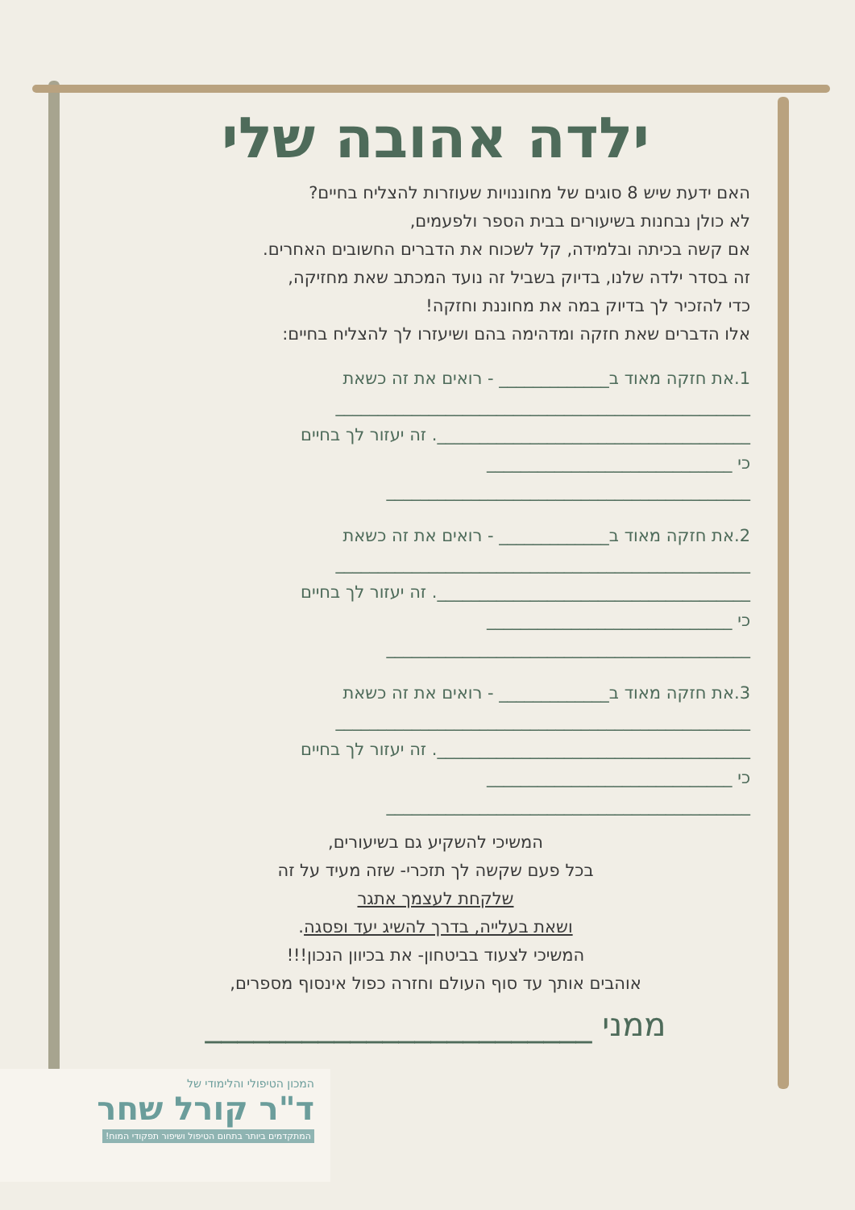ילדה אהובה שלי
האם ידעת שיש 8 סוגים של מחוננויות שעוזרות להצליח בחיים?
לא כולן נבחנות בשיעורים בבית הספר ולפעמים,
אם קשה בכיתה ובלמידה, קל לשכוח את הדברים החשובים האחרים.
זה בסדר ילדה שלנו, בדיוק בשביל זה נועד המכתב שאת מחזיקה,
כדי להזכיר לך בדיוק במה את מחוננת וחזקה!
אלו הדברים שאת חזקה ומדהימה בהם ושיעזרו לך להצליח בחיים:
1.את חזקה מאוד ב_____________ - רואים את זה כשאת
_________________________________________________
_____________________________________. זה יעזור לך בחיים
כי _____________________________
___________________________________________
2.את חזקה מאוד ב_____________ - רואים את זה כשאת
_________________________________________________
_____________________________________. זה יעזור לך בחיים
כי _____________________________
___________________________________________
3.את חזקה מאוד ב_____________ - רואים את זה כשאת
_________________________________________________
_____________________________________. זה יעזור לך בחיים
כי _____________________________
___________________________________________
המשיכי להשקיע גם בשיעורים,
בכל פעם שקשה לך תזכרי- שזה מעיד על זה
שלקחת לעצמך אתגר
ושאת בעלייה, בדרך להשיג יעד ופסגה.
המשיכי לצעוד בביטחון- את בכיוון הנכון!!!
אוהבים אותך עד סוף העולם וחזרה כפול אינסוף מספרים,
ממני ________________________
המכון הטיפולי והלימודי של
ד"ר קורל שחר
המתקדמים ביותר בתחום הטיפול ושיפור תפקודי המוח!